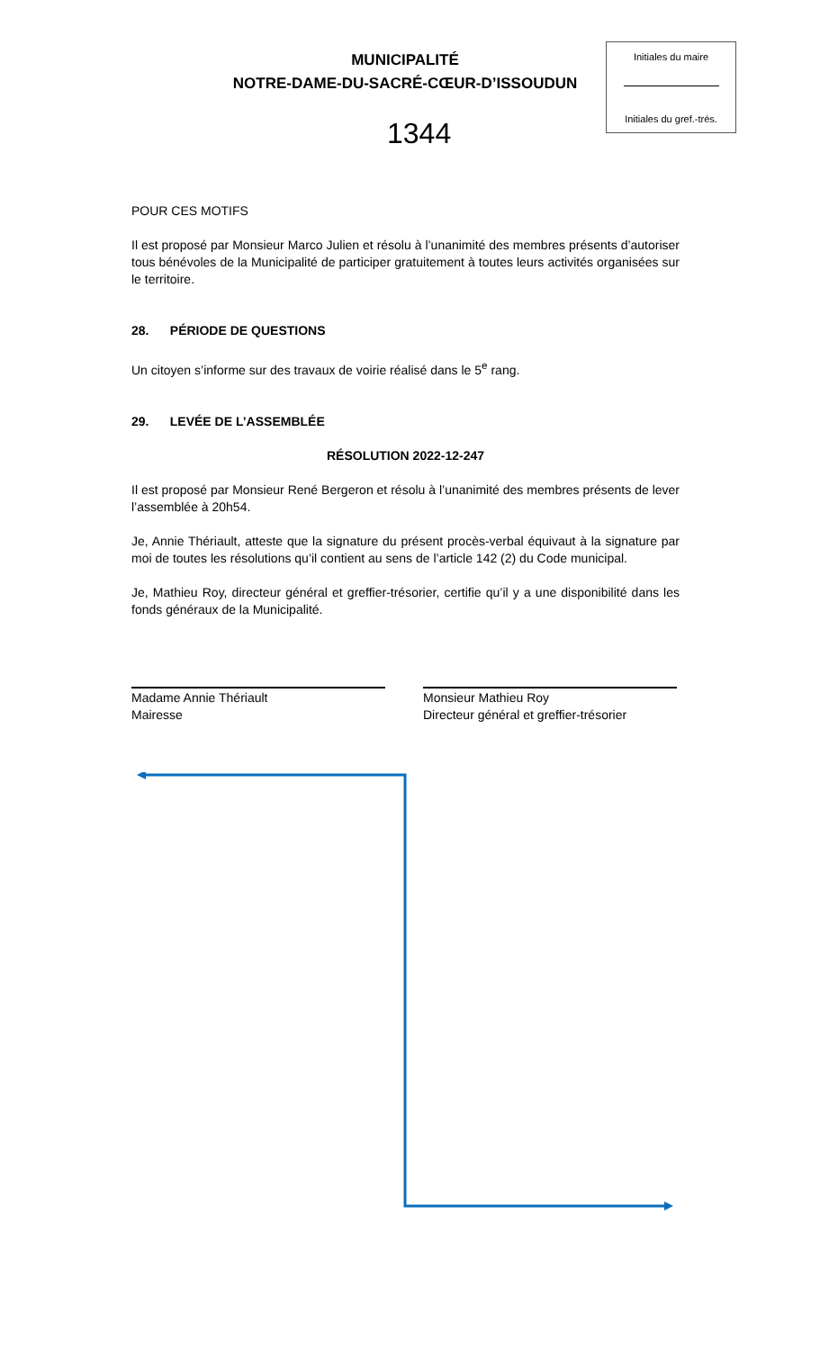MUNICIPALITÉ
NOTRE-DAME-DU-SACRÉ-CŒUR-D’ISSOUDUN
Initiales du maire
Initiales du gref.-trés.
1344
POUR CES MOTIFS
Il est proposé par Monsieur Marco Julien et résolu à l’unanimité des membres présents d’autoriser tous bénévoles de la Municipalité de participer gratuitement à toutes leurs activités organisées sur le territoire.
28. PÉRIODE DE QUESTIONS
Un citoyen s’informe sur des travaux de voirie réalisé dans le 5<sup>e</sup> rang.
29. LEVÉE DE L’ASSEMBLÉE
RÉSOLUTION 2022-12-247
Il est proposé par Monsieur René Bergeron et résolu à l’unanimité des membres présents de lever l’assemblée à 20h54.
Je, Annie Thériault, atteste que la signature du présent procès-verbal équivaut à la signature par moi de toutes les résolutions qu’il contient au sens de l’article 142 (2) du Code municipal.
Je, Mathieu Roy, directeur général et greffier-trésorier, certifie qu’il y a une disponibilité dans les fonds généraux de la Municipalité.
Madame Annie Thériault
Mairesse
Monsieur Mathieu Roy
Directeur général et greffier-trésorier